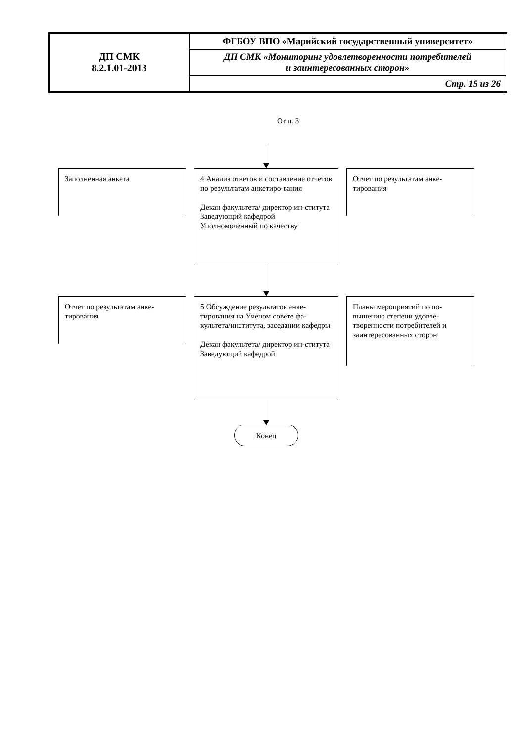| ДП СМК 8.2.1.01-2013 | ФГБОУ ВПО «Марийский государственный университет» |
| | ДП СМК «Мониторинг удовлетворенности потребителей и заинтересованных сторон» |
| | Стр. 15 из 26 |
От п. 3
Заполненная анкета
4 Анализ ответов и составление отчетов по результатам анкетиро-вания
Декан факультета/ директор ин-ститута
Заведующий кафедрой
Уполномоченный по качеству
Отчет по результатам анке-тирования
Отчет по результатам анке-тирования
5 Обсуждение результатов анке-тирования на Ученом совете фа-культета/института, заседании кафедры
Декан факультета/ директор ин-ститута
Заведующий кафедрой
Планы мероприятий по по-вышению степени удовле-творенности потребителей и заинтересованных сторон
Конец